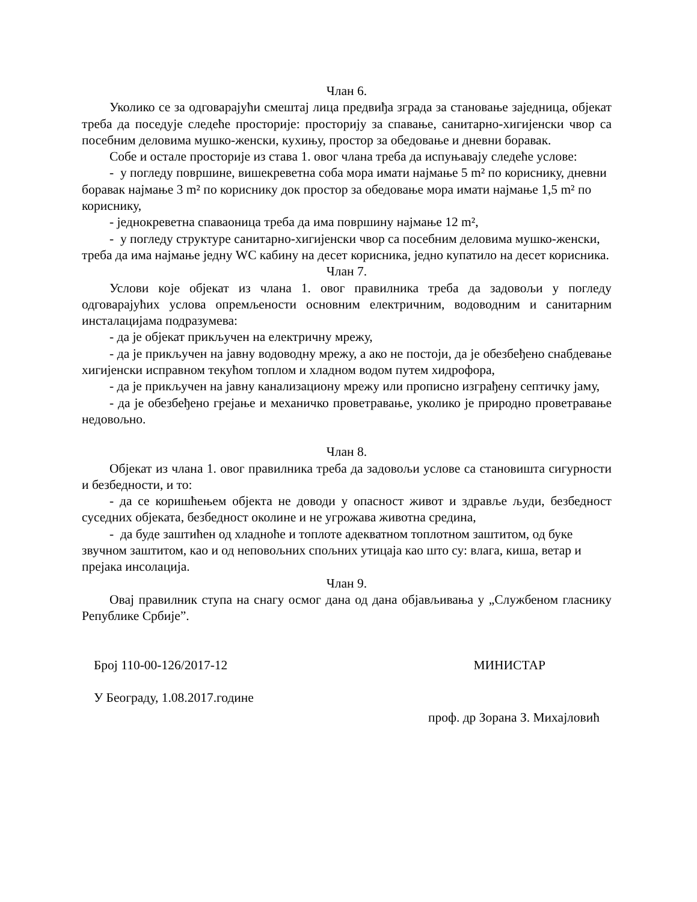Члан 6.
Уколико се за одговарајући смештај лица предвиђа зграда за становање заједница, објекат треба да поседује следеће просторије: просторију за спавање, санитарно-хигијенски чвор са посебним деловима мушко-женски, кухињу, простор за обедовање и дневни боравак.
Собе и остале просторије из става 1. овог члана треба да испуњавају следеће услове:
- у погледу површине, вишекреветна соба мора имати најмање 5 m² по кориснику, дневни боравак најмање 3 m² по кориснику док простор за обедовање мора имати најмање 1,5 m² по кориснику,
- једнокреветна спаваоница треба да има површину најмање 12 m²,
- у погледу структуре санитарно-хигијенски чвор са посебним деловима мушко-женски, треба да има најмање једну WC кабину на десет корисника, једно купатило на десет корисника.
Члан 7.
Услови које објекат из члана 1. овог правилника треба да задовољи у погледу одговарајућих услова опремљености основним електричним, водоводним и санитарним инсталацијама подразумева:
- да је објекат прикључен на електричну мрежу,
- да је прикључен на јавну водоводну мрежу, а ако не постоји, да је обезбеђено снабдевање хигијенски исправном текућом топлом и хладном водом путем хидрофора,
- да је прикључен на јавну канализациону мрежу или прописно изграђену септичку јаму,
- да је обезбеђено грејање и механичко проветравање, уколико је природно проветравање недовољно.
Члан 8.
Објекат из члана 1. овог правилника треба да задовољи услове са становишта сигурности и безбедности, и то:
- да се коришћењем објекта не доводи у опасност живот и здравље људи, безбедност суседних објеката, безбедност околине и не угрожава животна средина,
- да буде заштићен од хладноће и топлоте адекватном топлотном заштитом, од буке звучном заштитом, као и од неповољних спољних утицаја као што су: влага, киша, ветар и прејака инсолација.
Члан 9.
Овај правилник ступа на снагу осмог дана од дана објављивања у „Службеном гласнику Републике Србије”.
Број 110-00-126/2017-12 МИНИСТАР
У Београду, 1.08.2017.године
проф. др Зорана З. Михајловић